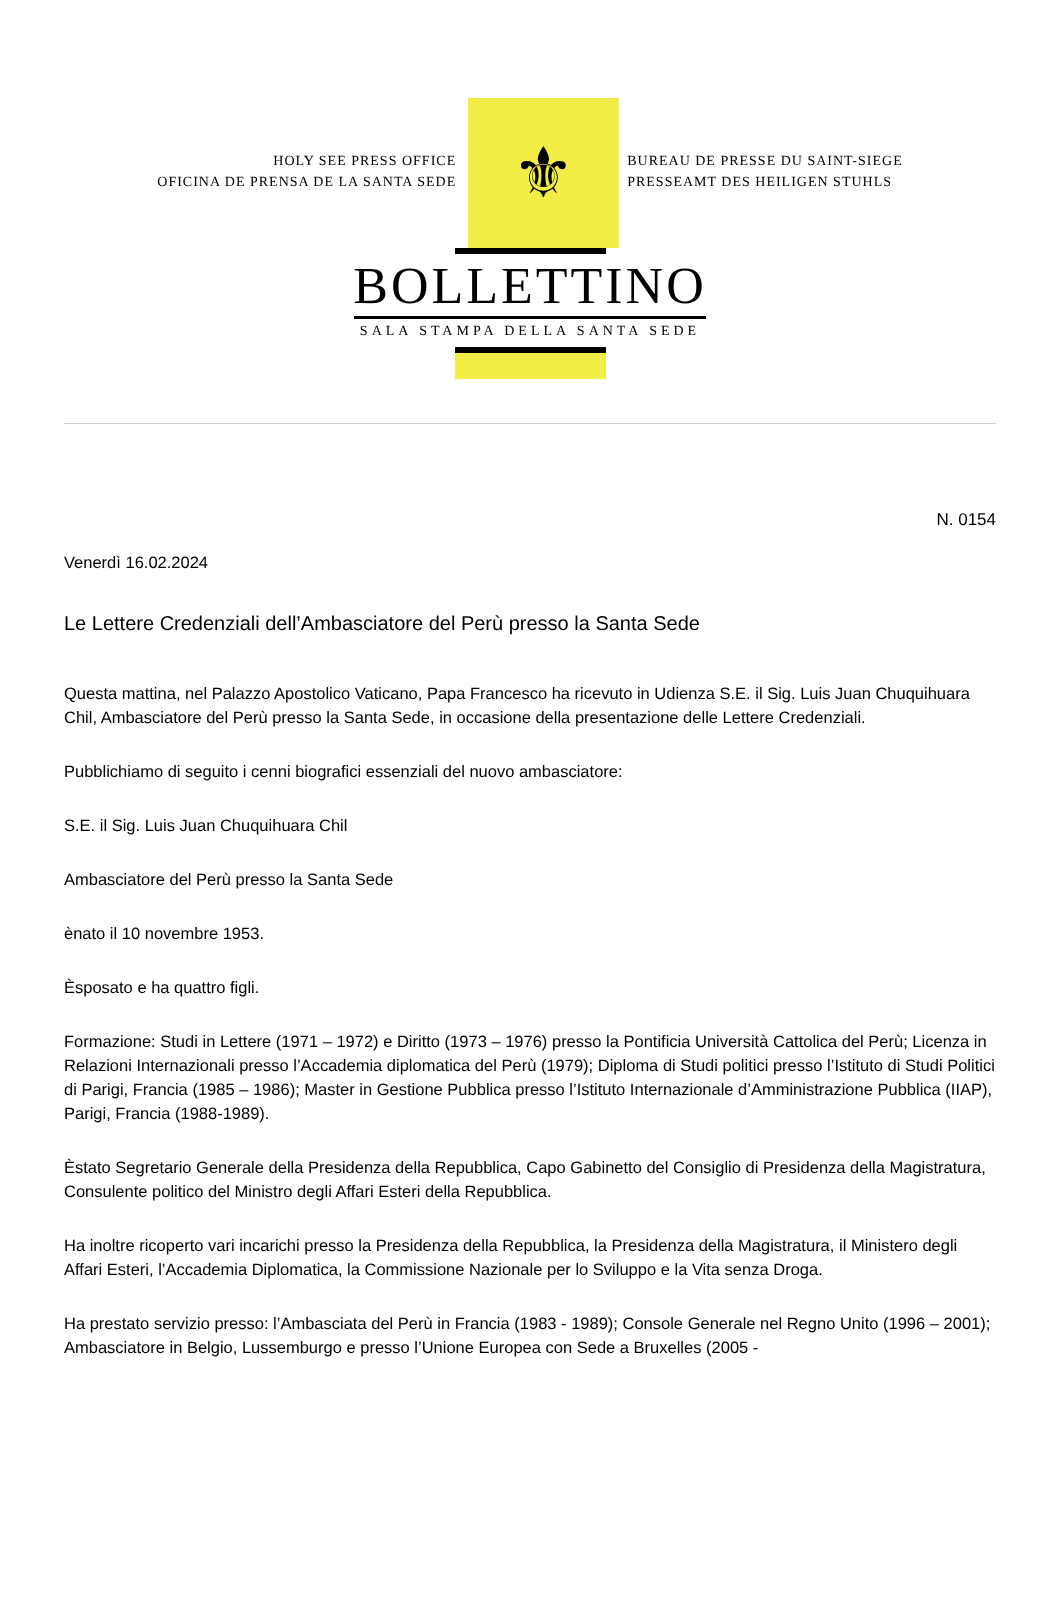HOLY SEE PRESS OFFICE
OFICINA DE PRENSA DE LA SANTA SEDE
⚜
BUREAU DE PRESSE DU SAINT-SIEGE
PRESSEAMT DES HEILIGEN STUHLS
BOLLETTINO
SALA STAMPA DELLA SANTA SEDE
N. 0154
Venerdì 16.02.2024
Le Lettere Credenziali dell’Ambasciatore del Perù presso la Santa Sede
Questa mattina, nel Palazzo Apostolico Vaticano, Papa Francesco ha ricevuto in Udienza S.E. il Sig. Luis Juan Chuquihuara Chil, Ambasciatore del Perù presso la Santa Sede, in occasione della presentazione delle Lettere Credenziali.
Pubblichiamo di seguito i cenni biografici essenziali del nuovo ambasciatore:
S.E. il Sig. Luis Juan Chuquihuara Chil
Ambasciatore del Perù presso la Santa Sede
ènato il 10 novembre 1953.
Èsposato e ha quattro figli.
Formazione: Studi in Lettere (1971 – 1972) e Diritto (1973 – 1976) presso la Pontificia Università Cattolica del Perù; Licenza in Relazioni Internazionali presso l’Accademia diplomatica del Perù (1979); Diploma di Studi politici presso l’Istituto di Studi Politici di Parigi, Francia (1985 – 1986); Master in Gestione Pubblica presso l’Istituto Internazionale d’Amministrazione Pubblica (IIAP), Parigi, Francia (1988-1989).
Èstato Segretario Generale della Presidenza della Repubblica, Capo Gabinetto del Consiglio di Presidenza della Magistratura, Consulente politico del Ministro degli Affari Esteri della Repubblica.
Ha inoltre ricoperto vari incarichi presso la Presidenza della Repubblica, la Presidenza della Magistratura, il Ministero degli Affari Esteri, l’Accademia Diplomatica, la Commissione Nazionale per lo Sviluppo e la Vita senza Droga.
Ha prestato servizio presso: l’Ambasciata del Perù in Francia (1983 - 1989); Console Generale nel Regno Unito (1996 – 2001); Ambasciatore in Belgio, Lussemburgo e presso l’Unione Europea con Sede a Bruxelles (2005 -